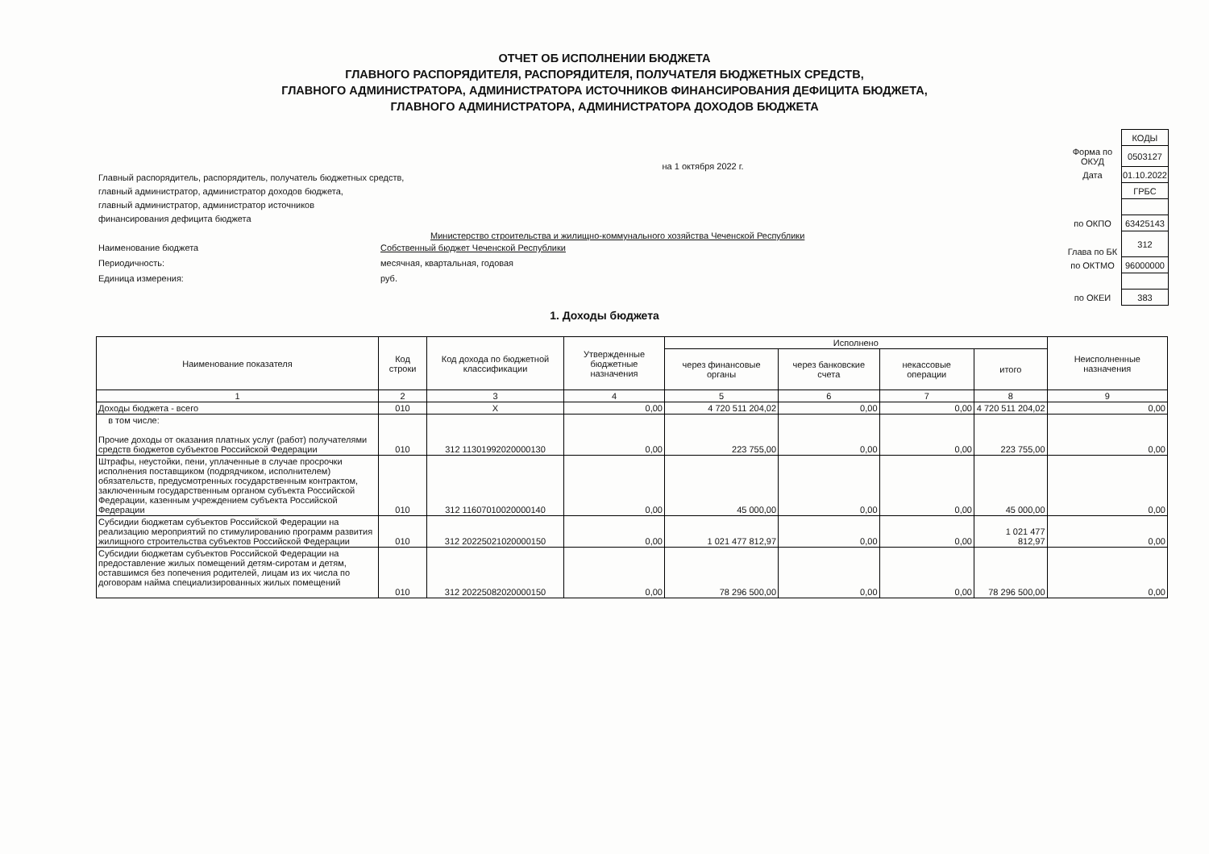ОТЧЕТ ОБ ИСПОЛНЕНИИ БЮДЖЕТА
ГЛАВНОГО РАСПОРЯДИТЕЛЯ, РАСПОРЯДИТЕЛЯ, ПОЛУЧАТЕЛЯ БЮДЖЕТНЫХ СРЕДСТВ,
ГЛАВНОГО АДМИНИСТРАТОРА, АДМИНИСТРАТОРА ИСТОЧНИКОВ ФИНАНСИРОВАНИЯ ДЕФИЦИТА БЮДЖЕТА,
ГЛАВНОГО АДМИНИСТРАТОРА, АДМИНИСТРАТОРА ДОХОДОВ БЮДЖЕТА
на 1 октября 2022 г.
Главный распорядитель, распорядитель, получатель бюджетных средств,
главный администратор, администратор доходов бюджета,
главный администратор, администратор источников
финансирования дефицита бюджета
Министерство строительства и жилищно-коммунального хозяйства Чеченской Республики
Наименование бюджета Собственный бюджет Чеченской Республики
Периодичность: месячная, квартальная, годовая
Единица измерения: руб.
| | КОДЫ |
| Форма по ОКУД | 0503127 |
| Дата | 01.10.2022 |
| | ГРБС |
| по ОКПО | 63425143 |
| Глава по БК | 312 |
| по ОКТМО | 96000000 |
| по ОКЕИ | 383 |
1. Доходы бюджета
| Наименование показателя | Код строки | Код дохода по бюджетной классификации | Утвержденные бюджетные назначения | Исполнено | | | | Неисполненные назначения |
| --- | --- | --- | --- | --- | --- | --- | --- | --- |
| | | | | через финансовые органы | через банковские счета | некассовые операции | итого | |
| 1 | 2 | 3 | 4 | 5 | 6 | 7 | 8 | 9 |
| Доходы бюджета - всего | 010 | X | 0,00 | 4 720 511 204,02 | 0,00 | 0,00 | 4 720 511 204,02 | 0,00 |
| в том числе: Прочие доходы от оказания платных услуг (работ) получателями средств бюджетов субъектов Российской Федерации | 010 | 312 11301992020000130 | 0,00 | 223 755,00 | 0,00 | 0,00 | 223 755,00 | 0,00 |
| Штрафы, неустойки, пени, уплаченные в случае просрочки исполнения поставщиком (подрядчиком, исполнителем) обязательств, предусмотренных государственным контрактом, заключенным государственным органом субъекта Российской Федерации, казенным учреждением субъекта Российской Федерации | 010 | 312 11607010020000140 | 0,00 | 45 000,00 | 0,00 | 0,00 | 45 000,00 | 0,00 |
| Субсидии бюджетам субъектов Российской Федерации на реализацию мероприятий по стимулированию программ развития жилищного строительства субъектов Российской Федерации | 010 | 312 20225021020000150 | 0,00 | 1 021 477 812,97 | 0,00 | 0,00 | 1 021 477 812,97 | 0,00 |
| Субсидии бюджетам субъектов Российской Федерации на предоставление жилых помещений детям-сиротам и детям, оставшимся без попечения родителей, лицам из их числа по договорам найма специализированных жилых помещений | 010 | 312 20225082020000150 | 0,00 | 78 296 500,00 | 0,00 | 0,00 | 78 296 500,00 | 0,00 |